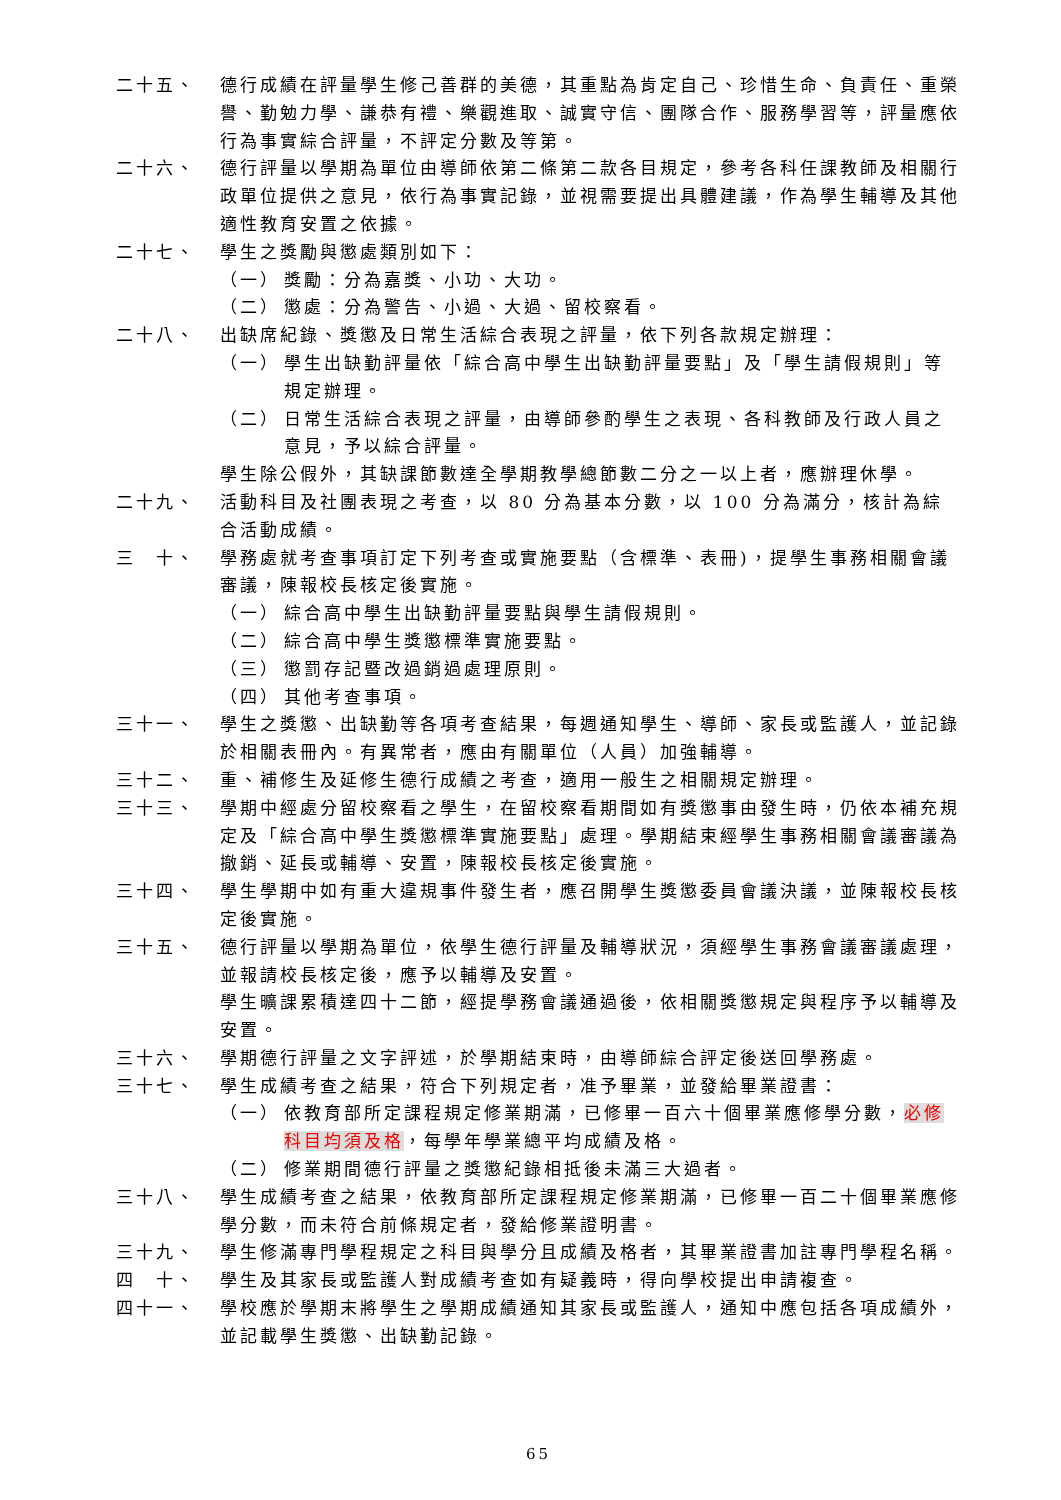二十五、 德行成績在評量學生修己善群的美德，其重點為肯定自己、珍惜生命、負責任、重榮譽、勤勉力學、謙恭有禮、樂觀進取、誠實守信、團隊合作、服務學習等，評量應依行為事實綜合評量，不評定分數及等第。
二十六、 德行評量以學期為單位由導師依第二條第二款各目規定，參考各科任課教師及相關行政單位提供之意見，依行為事實記錄，並視需要提出具體建議，作為學生輔導及其他適性教育安置之依據。
二十七、 學生之獎勵與懲處類別如下：
（一） 獎勵：分為嘉獎、小功、大功。
（二） 懲處：分為警告、小過、大過、留校察看。
二十八、 出缺席紀錄、獎懲及日常生活綜合表現之評量，依下列各款規定辦理：
（一） 學生出缺勤評量依「綜合高中學生出缺勤評量要點」及「學生請假規則」等規定辦理。
（二） 日常生活綜合表現之評量，由導師參酌學生之表現、各科教師及行政人員之意見，予以綜合評量。
學生除公假外，其缺課節數達全學期教學總節數二分之一以上者，應辦理休學。
二十九、 活動科目及社團表現之考查，以 80 分為基本分數，以 100 分為滿分，核計為綜合活動成績。
三　十、 學務處就考查事項訂定下列考查或實施要點（含標準、表冊)，提學生事務相關會議審議，陳報校長核定後實施。
（一） 綜合高中學生出缺勤評量要點與學生請假規則。
（二） 綜合高中學生獎懲標準實施要點。
（三） 懲罰存記暨改過銷過處理原則。
（四） 其他考查事項。
三十一、 學生之獎懲、出缺勤等各項考查結果，每週通知學生、導師、家長或監護人，並記錄於相關表冊內。有異常者，應由有關單位（人員）加強輔導。
三十二、 重、補修生及延修生德行成績之考查，適用一般生之相關規定辦理。
三十三、 學期中經處分留校察看之學生，在留校察看期間如有獎懲事由發生時，仍依本補充規定及「綜合高中學生獎懲標準實施要點」處理。學期結束經學生事務相關會議審議為撤銷、延長或輔導、安置，陳報校長核定後實施。
三十四、 學生學期中如有重大違規事件發生者，應召開學生獎懲委員會議決議，並陳報校長核定後實施。
三十五、 德行評量以學期為單位，依學生德行評量及輔導狀況，須經學生事務會議審議處理，並報請校長核定後，應予以輔導及安置。
學生曠課累積達四十二節，經提學務會議通過後，依相關獎懲規定與程序予以輔導及安置。
三十六、 學期德行評量之文字評述，於學期結束時，由導師綜合評定後送回學務處。
三十七、 學生成績考查之結果，符合下列規定者，准予畢業，並發給畢業證書：
（一） 依教育部所定課程規定修業期滿，已修畢一百六十個畢業應修學分數，必修科目均須及格，每學年學業總平均成績及格。
（二） 修業期間德行評量之獎懲紀錄相抵後未滿三大過者。
三十八、 學生成績考查之結果，依教育部所定課程規定修業期滿，已修畢一百二十個畢業應修學分數，而未符合前條規定者，發給修業證明書。
三十九、 學生修滿專門學程規定之科目與學分且成績及格者，其畢業證書加註專門學程名稱。
四　十、 學生及其家長或監護人對成績考查如有疑義時，得向學校提出申請複查。
四十一、 學校應於學期末將學生之學期成績通知其家長或監護人，通知中應包括各項成績外，並記載學生獎懲、出缺勤記錄。
65